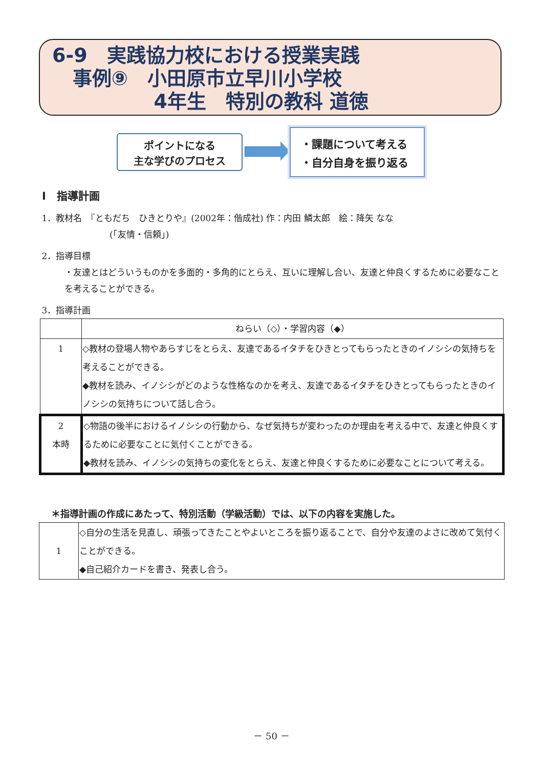6-9　実践協力校における授業実践
事例⑨　小田原市立早川小学校
4年生　特別の教科 道徳
ポイントになる
主な学びのプロセス
・課題について考える
・自分自身を振り返る
Ⅰ　指導計画
1．教材名　『ともだち　ひきとりや』(2002年：偕成社) 作：内田 鱗太郎　絵：降矢 なな
(「友情・信頼」)
2．指導目標
・友達とはどういうものかを多面的・多角的にとらえ、互いに理解し合い、友達と仲良くするために必要なことを考えることができる。
3．指導計画
| | ねらい（◇）・学習内容（◆） |
| --- | --- |
| 1 | ◇教材の登場人物やあらすじをとらえ、友達であるイタチをひきとってもらったときのイノシシの気持ちを考えることができる。 ◆教材を読み、イノシシがどのような性格なのかを考え、友達であるイタチをひきとってもらったときのイノシシの気持ちについて話し合う。 |
| 2 本時 | ◇物語の後半におけるイノシシの行動から、なぜ気持ちが変わったのか理由を考える中で、友達と仲良くするために必要なことに気付くことができる。 ◆教材を読み、イノシシの気持ちの変化をとらえ、友達と仲良くするために必要なことについて考える。 |
＊指導計画の作成にあたって、特別活動（学級活動）では、以下の内容を実施した。
| 1 | ◇自分の生活を見直し、頑張ってきたことやよいところを振り返ることで、自分や友達のよさに改めて気付くことができる。 ◆自己紹介カードを書き、発表し合う。 |
－ 50 －